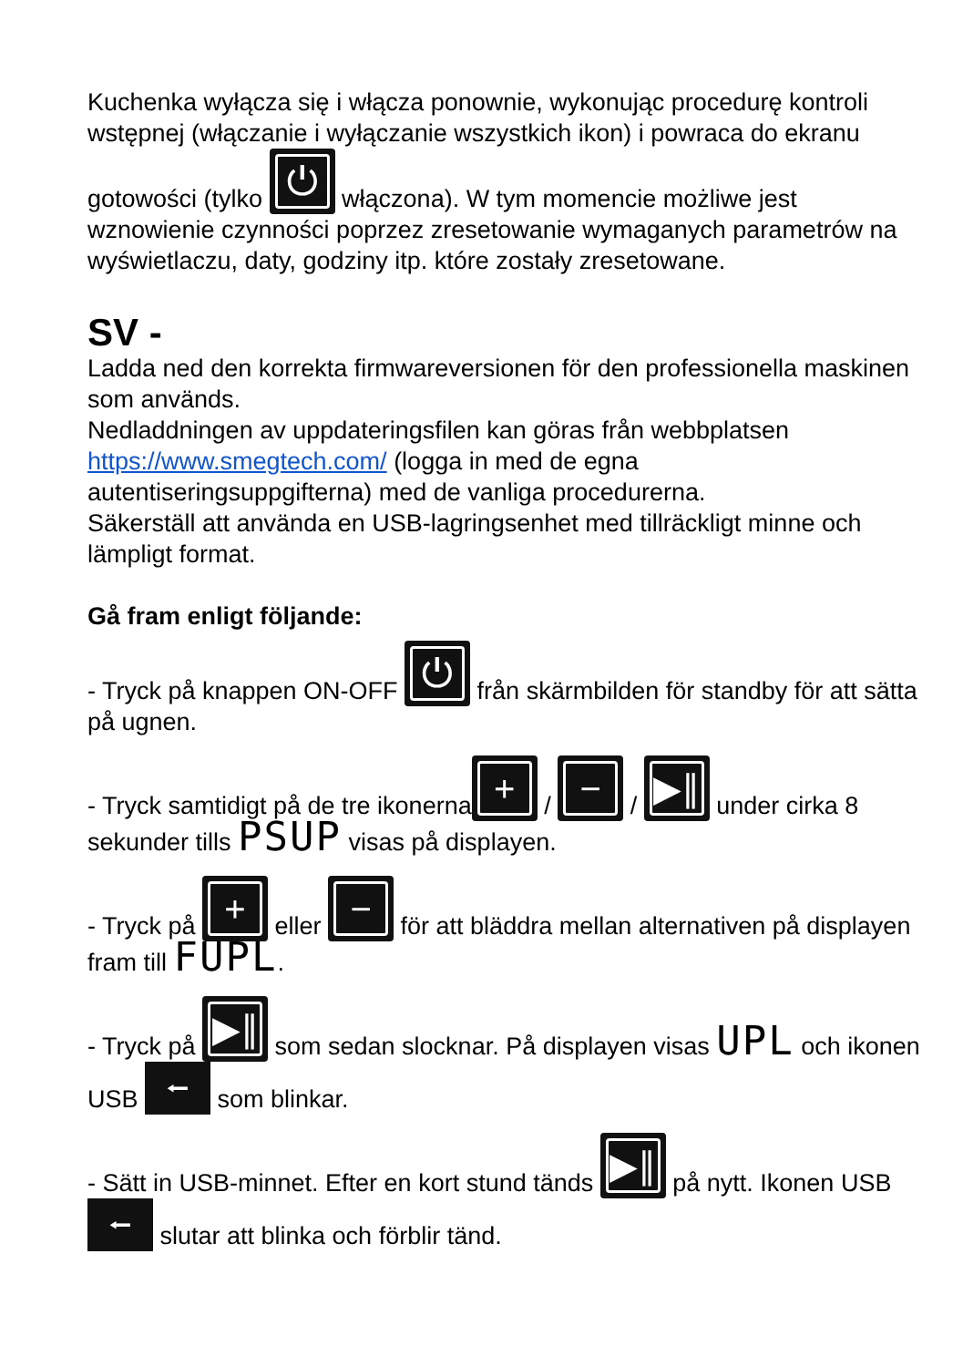Kuchenka wyłącza się i włącza ponownie, wykonując procedurę kontroli wstępnej (włączanie i wyłączanie wszystkich ikon) i powraca do ekranu gotowości (tylko ⏻ włączona). W tym momencie możliwe jest wznowienie czynności poprzez zresetowanie wymaganych parametrów na wyświetlaczu, daty, godziny itp. które zostały zresetowane.
SV -
Ladda ned den korrekta firmwareversionen för den professionella maskinen som används.
Nedladdningen av uppdateringsfilen kan göras från webbplatsen https://www.smegtech.com/ (logga in med de egna autentiseringsuppgifterna) med de vanliga procedurerna.
Säkerställ att använda en USB-lagringsenhet med tillräckligt minne och lämpligt format.
Gå fram enligt följande:
- Tryck på knappen ON-OFF ⏻ från skärmbilden för standby för att sätta på ugnen.
- Tryck samtidigt på de tre ikonerna + / − / ▶∥ under cirka 8 sekunder tills PSUP visas på displayen.
- Tryck på + eller − för att bläddra mellan alternativen på displayen fram till FUPL.
- Tryck på ▶∥ som sedan slocknar. På displayen visas UPL och ikonen USB ⭠ som blinkar.
- Sätt in USB-minnet. Efter en kort stund tänds ▶∥ på nytt. Ikonen USB ⭠ slutar att blinka och förblir tänd.